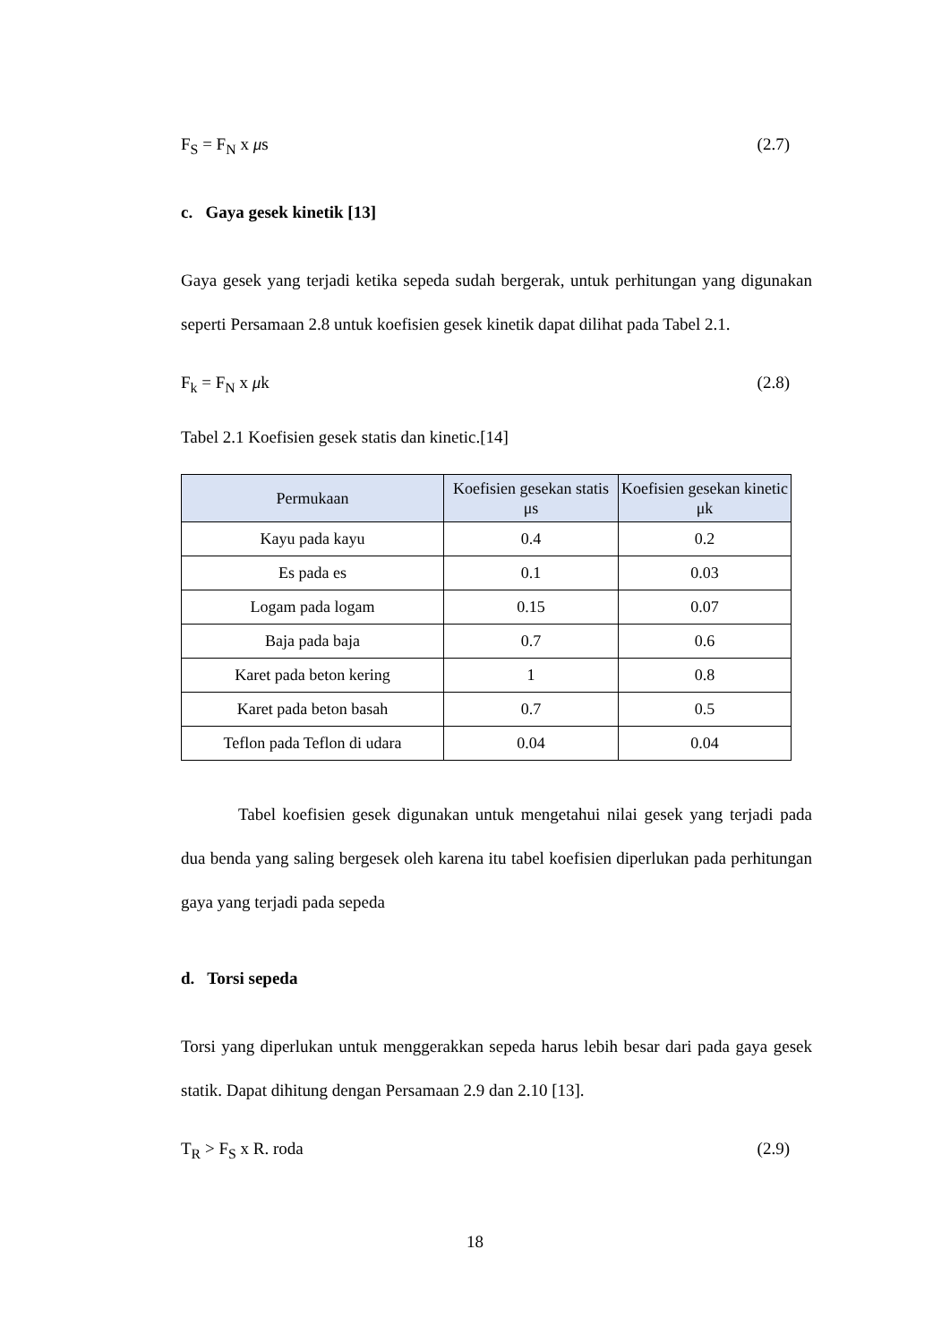F<sub>S</sub> = F<sub>N</sub> x μs (2.7)
c. Gaya gesek kinetik [13]
Gaya gesek yang terjadi ketika sepeda sudah bergerak, untuk perhitungan yang digunakan seperti Persamaan 2.8 untuk koefisien gesek kinetik dapat dilihat pada Tabel 2.1.
F<sub>k</sub> = F<sub>N</sub> x μk (2.8)
Tabel 2.1 Koefisien gesek statis dan kinetic.[14]
| Permukaan | Koefisien gesekan statis μs | Koefisien gesekan kinetic μk |
| --- | --- | --- |
| Kayu pada kayu | 0.4 | 0.2 |
| Es pada es | 0.1 | 0.03 |
| Logam pada logam | 0.15 | 0.07 |
| Baja pada baja | 0.7 | 0.6 |
| Karet pada beton kering | 1 | 0.8 |
| Karet pada beton basah | 0.7 | 0.5 |
| Teflon pada Teflon di udara | 0.04 | 0.04 |
Tabel koefisien gesek digunakan untuk mengetahui nilai gesek yang terjadi pada dua benda yang saling bergesek oleh karena itu tabel koefisien diperlukan pada perhitungan gaya yang terjadi pada sepeda
d. Torsi sepeda
Torsi yang diperlukan untuk menggerakkan sepeda harus lebih besar dari pada gaya gesek statik. Dapat dihitung dengan Persamaan 2.9 dan 2.10 [13].
T<sub>R</sub> > F<sub>S</sub> x R. roda (2.9)
18